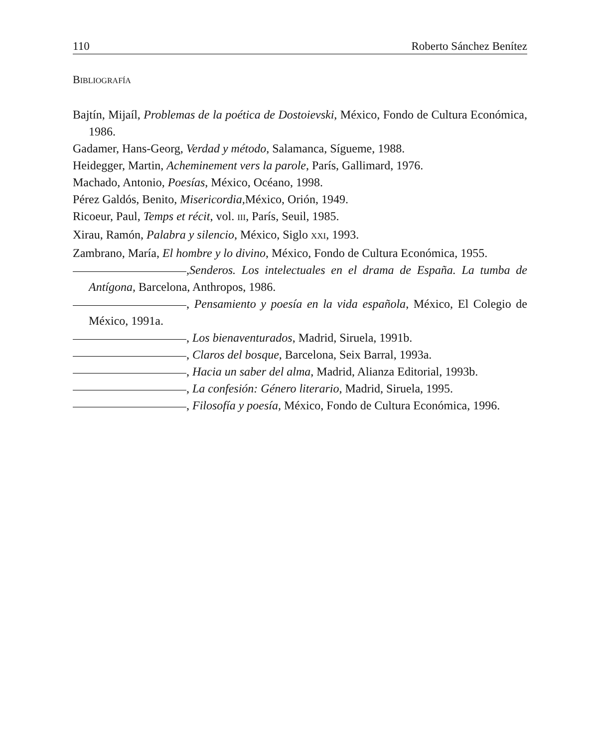110 Roberto Sánchez Benítez
BIBLIOGRAFÍA
Bajtín, Mijaíl, Problemas de la poética de Dostoievski, México, Fondo de Cultura Económica, 1986.
Gadamer, Hans-Georg, Verdad y método, Salamanca, Sígueme, 1988.
Heidegger, Martin, Acheminement vers la parole, París, Gallimard, 1976.
Machado, Antonio, Poesías, México, Océano, 1998.
Pérez Galdós, Benito, Misericordia, México, Orión, 1949.
Ricoeur, Paul, Temps et récit, vol. III, París, Seuil, 1985.
Xirau, Ramón, Palabra y silencio, México, Siglo XXI, 1993.
Zambrano, María, El hombre y lo divino, México, Fondo de Cultura Económica, 1955.
,Senderos. Los intelectuales en el drama de España. La tumba de Antígona, Barcelona, Anthropos, 1986.
, Pensamiento y poesía en la vida española, México, El Colegio de México, 1991a.
, Los bienaventurados, Madrid, Siruela, 1991b.
, Claros del bosque, Barcelona, Seix Barral, 1993a.
, Hacia un saber del alma, Madrid, Alianza Editorial, 1993b.
, La confesión: Género literario, Madrid, Siruela, 1995.
, Filosofía y poesía, México, Fondo de Cultura Económica, 1996.